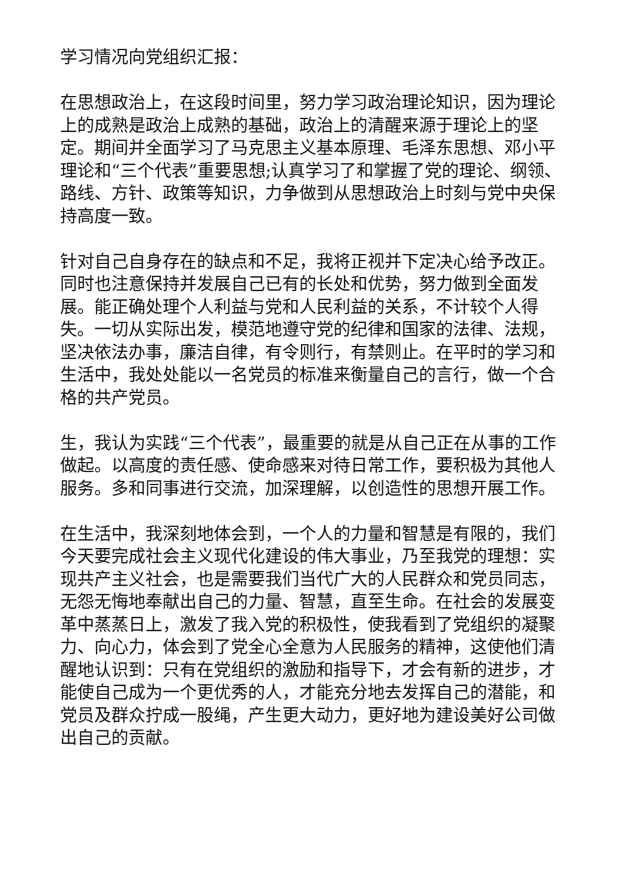学习情况向党组织汇报：
在思想政治上，在这段时间里，努力学习政治理论知识，因为理论上的成熟是政治上成熟的基础，政治上的清醒来源于理论上的坚定。期间并全面学习了马克思主义基本原理、毛泽东思想、邓小平理论和“三个代表”重要思想;认真学习了和掌握了党的理论、纲领、路线、方针、政策等知识，力争做到从思想政治上时刻与党中央保持高度一致。
针对自己自身存在的缺点和不足，我将正视并下定决心给予改正。同时也注意保持并发展自己已有的长处和优势，努力做到全面发展。能正确处理个人利益与党和人民利益的关系，不计较个人得失。一切从实际出发，模范地遵守党的纪律和国家的法律、法规，坚决依法办事，廉洁自律，有令则行，有禁则止。在平时的学习和生活中，我处处能以一名党员的标准来衡量自己的言行，做一个合格的共产党员。
生，我认为实践“三个代表”，最重要的就是从自己正在从事的工作做起。以高度的责任感、使命感来对待日常工作，要积极为其他人服务。多和同事进行交流，加深理解，以创造性的思想开展工作。
在生活中，我深刻地体会到，一个人的力量和智慧是有限的，我们今天要完成社会主义现代化建设的伟大事业，乃至我党的理想：实现共产主义社会，也是需要我们当代广大的人民群众和党员同志，无怨无悔地奉献出自己的力量、智慧，直至生命。在社会的发展变革中蒸蒸日上，激发了我入党的积极性，使我看到了党组织的凝聚力、向心力，体会到了党全心全意为人民服务的精神，这使他们清醒地认识到：只有在党组织的激励和指导下，才会有新的进步，才能使自己成为一个更优秀的人，才能充分地去发挥自己的潜能，和党员及群众拧成一股绳，产生更大动力，更好地为建设美好公司做出自己的贡献。